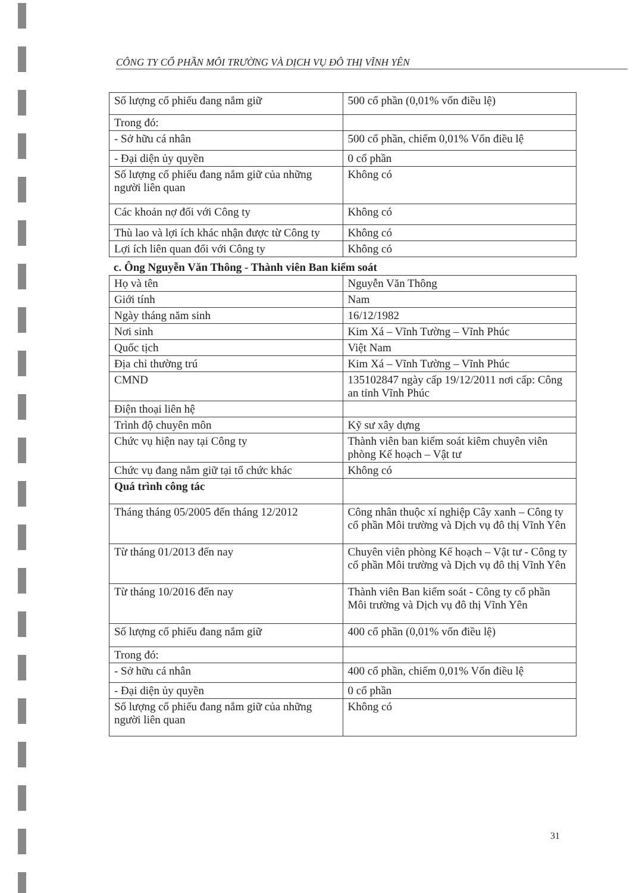CÔNG TY CỔ PHẦN MÔI TRƯỜNG VÀ DỊCH VỤ ĐÔ THỊ VĨNH YÊN
| Số lượng cổ phiếu đang nắm giữ | 500 cổ phần (0,01% vốn điều lệ) |
| Trong đó: | |
| - Sở hữu cá nhân | 500 cổ phần, chiếm 0,01% Vốn điều lệ |
| - Đại diện ủy quyền | 0 cổ phần |
| Số lượng cổ phiếu đang nắm giữ của những người liên quan | Không có |
| Các khoản nợ đối với Công ty | Không có |
| Thù lao và lợi ích khác nhận được từ Công ty | Không có |
| Lợi ích liên quan đối với Công ty | Không có |
c. Ông Nguyễn Văn Thông - Thành viên Ban kiểm soát
| Họ và tên | Nguyễn Văn Thông |
| Giới tính | Nam |
| Ngày tháng năm sinh | 16/12/1982 |
| Nơi sinh | Kim Xá – Vĩnh Tường – Vĩnh Phúc |
| Quốc tịch | Việt Nam |
| Địa chỉ thường trú | Kim Xá – Vĩnh Tường – Vĩnh Phúc |
| CMND | 135102847 ngày cấp 19/12/2011 nơi cấp: Công an tỉnh Vĩnh Phúc |
| Điện thoại liên hệ | |
| Trình độ chuyên môn | Kỹ sư xây dựng |
| Chức vụ hiện nay tại Công ty | Thành viên ban kiểm soát kiêm chuyên viên phòng Kế hoạch – Vật tư |
| Chức vụ đang nắm giữ tại tổ chức khác | Không có |
| Quá trình công tác | |
| Tháng tháng 05/2005 đến tháng 12/2012 | Công nhân thuộc xí nghiệp Cây xanh – Công ty cổ phần Môi trường và Dịch vụ đô thị Vĩnh Yên |
| Từ tháng 01/2013 đến nay | Chuyên viên phòng Kế hoạch – Vật tư - Công ty cổ phần Môi trường và Dịch vụ đô thị Vĩnh Yên |
| Từ tháng 10/2016 đến nay | Thành viên Ban kiểm soát - Công ty cổ phần Môi trường và Dịch vụ đô thị Vĩnh Yên |
| Số lượng cổ phiếu đang nắm giữ | 400 cổ phần (0,01% vốn điều lệ) |
| Trong đó: | |
| - Sở hữu cá nhân | 400 cổ phần, chiếm 0,01% Vốn điều lệ |
| - Đại diện ủy quyền | 0 cổ phần |
| Số lượng cổ phiếu đang nắm giữ của những người liên quan | Không có |
31